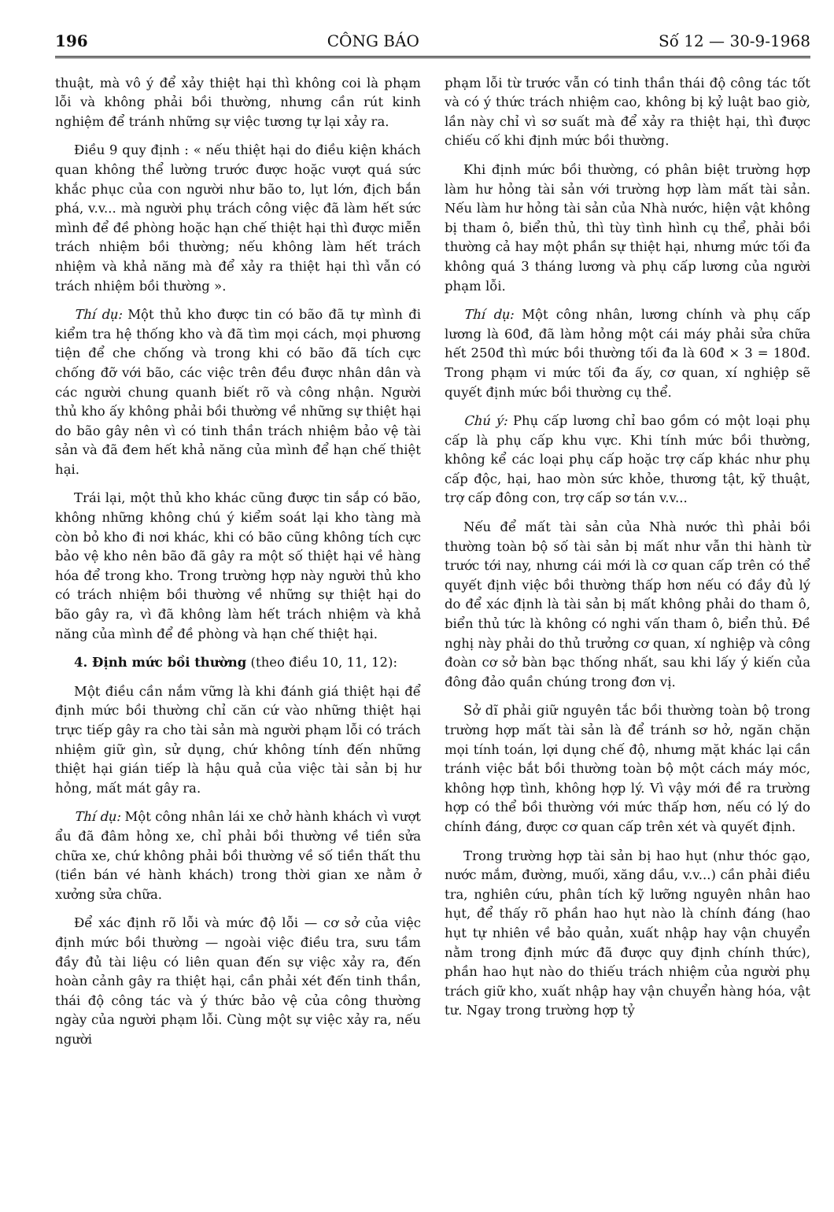196 CÔNG BÁO Số 12 — 30-9-1968
thuật, mà vô ý để xảy thiệt hại thì không coi là phạm lỗi và không phải bồi thường, nhưng cần rút kinh nghiệm để tránh những sự việc tương tự lại xảy ra.
Điều 9 quy định : « nếu thiệt hại do điều kiện khách quan không thể lường trước được hoặc vượt quá sức khắc phục của con người như bão to, lụt lớn, địch bắn phá, v.v... mà người phụ trách công việc đã làm hết sức mình để đề phòng hoặc hạn chế thiệt hại thì được miễn trách nhiệm bồi thường; nếu không làm hết trách nhiệm và khả năng mà để xảy ra thiệt hại thì vẫn có trách nhiệm bồi thường ».
Thí dụ: Một thủ kho được tin có bão đã tự mình đi kiểm tra hệ thống kho và đã tìm mọi cách, mọi phương tiện để che chống và trong khi có bão đã tích cực chống đỡ với bão, các việc trên đều được nhân dân và các người chung quanh biết rõ và công nhận. Người thủ kho ấy không phải bồi thường về những sự thiệt hại do bão gây nên vì có tinh thần trách nhiệm bảo vệ tài sản và đã đem hết khả năng của mình để hạn chế thiệt hại.
Trái lại, một thủ kho khác cũng được tin sắp có bão, không những không chú ý kiểm soát lại kho tàng mà còn bỏ kho đi nơi khác, khi có bão cũng không tích cực bảo vệ kho nên bão đã gây ra một số thiệt hại về hàng hóa để trong kho. Trong trường hợp này người thủ kho có trách nhiệm bồi thường về những sự thiệt hại do bão gây ra, vì đã không làm hết trách nhiệm và khả năng của mình để đề phòng và hạn chế thiệt hại.
4. Định mức bồi thường (theo điều 10, 11, 12):
Một điều cần nắm vững là khi đánh giá thiệt hại để định mức bồi thường chỉ căn cứ vào những thiệt hại trực tiếp gây ra cho tài sản mà người phạm lỗi có trách nhiệm giữ gìn, sử dụng, chứ không tính đến những thiệt hại gián tiếp là hậu quả của việc tài sản bị hư hỏng, mất mát gây ra.
Thí dụ: Một công nhân lái xe chở hành khách vì vượt ẩu đã đâm hỏng xe, chỉ phải bồi thường về tiền sửa chữa xe, chứ không phải bồi thường về số tiền thất thu (tiền bán vé hành khách) trong thời gian xe nằm ở xưởng sửa chữa.
Để xác định rõ lỗi và mức độ lỗi — cơ sở của việc định mức bồi thường — ngoài việc điều tra, sưu tầm đầy đủ tài liệu có liên quan đến sự việc xảy ra, đến hoàn cảnh gây ra thiệt hại, cần phải xét đến tinh thần, thái độ công tác và ý thức bảo vệ của công thường ngày của người phạm lỗi. Cùng một sự việc xảy ra, nếu người
phạm lỗi từ trước vẫn có tinh thần thái độ công tác tốt và có ý thức trách nhiệm cao, không bị kỷ luật bao giờ, lần này chỉ vì sơ suất mà để xảy ra thiệt hại, thì được chiếu cố khi định mức bồi thường.
Khi định mức bồi thường, có phân biệt trường hợp làm hư hỏng tài sản với trường hợp làm mất tài sản. Nếu làm hư hỏng tài sản của Nhà nước, hiện vật không bị tham ô, biển thủ, thì tùy tình hình cụ thể, phải bồi thường cả hay một phần sự thiệt hại, nhưng mức tối đa không quá 3 tháng lương và phụ cấp lương của người phạm lỗi.
Thí dụ: Một công nhân, lương chính và phụ cấp lương là 60đ, đã làm hỏng một cái máy phải sửa chữa hết 250đ thì mức bồi thường tối đa là 60đ × 3 = 180đ. Trong phạm vi mức tối đa ấy, cơ quan, xí nghiệp sẽ quyết định mức bồi thường cụ thể.
Chú ý: Phụ cấp lương chỉ bao gồm có một loại phụ cấp là phụ cấp khu vực. Khi tính mức bồi thường, không kể các loại phụ cấp hoặc trợ cấp khác như phụ cấp độc, hại, hao mòn sức khỏe, thương tật, kỹ thuật, trợ cấp đông con, trợ cấp sơ tán v.v...
Nếu để mất tài sản của Nhà nước thì phải bồi thường toàn bộ số tài sản bị mất như vẫn thi hành từ trước tới nay, nhưng cái mới là cơ quan cấp trên có thể quyết định việc bồi thường thấp hơn nếu có đầy đủ lý do để xác định là tài sản bị mất không phải do tham ô, biển thủ tức là không có nghi vấn tham ô, biển thủ. Đề nghị này phải do thủ trưởng cơ quan, xí nghiệp và công đoàn cơ sở bàn bạc thống nhất, sau khi lấy ý kiến của đông đảo quần chúng trong đơn vị.
Sở dĩ phải giữ nguyên tắc bồi thường toàn bộ trong trường hợp mất tài sản là để tránh sơ hở, ngăn chặn mọi tính toán, lợi dụng chế độ, nhưng mặt khác lại cần tránh việc bắt bồi thường toàn bộ một cách máy móc, không hợp tình, không hợp lý. Vì vậy mới đề ra trường hợp có thể bồi thường với mức thấp hơn, nếu có lý do chính đáng, được cơ quan cấp trên xét và quyết định.
Trong trường hợp tài sản bị hao hụt (như thóc gạo, nước mắm, đường, muối, xăng dầu, v.v...) cần phải điều tra, nghiên cứu, phân tích kỹ lưỡng nguyên nhân hao hụt, để thấy rõ phần hao hụt nào là chính đáng (hao hụt tự nhiên về bảo quản, xuất nhập hay vận chuyển nằm trong định mức đã được quy định chính thức), phần hao hụt nào do thiếu trách nhiệm của người phụ trách giữ kho, xuất nhập hay vận chuyển hàng hóa, vật tư. Ngay trong trường hợp tỷ